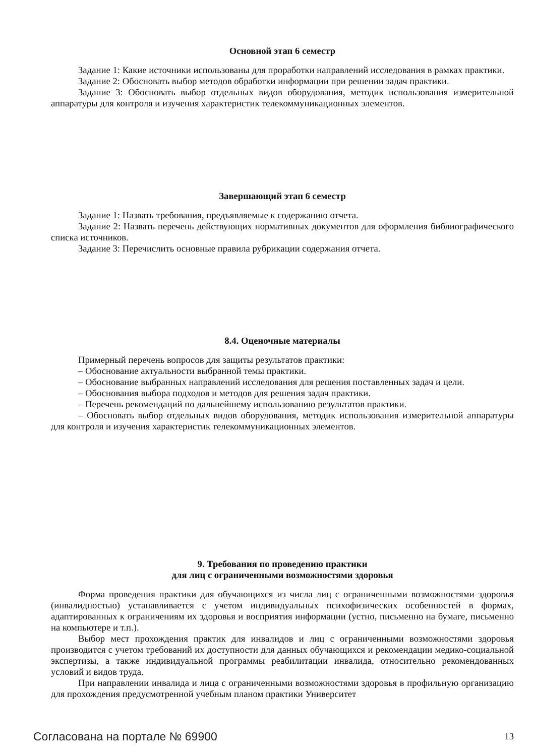Основной этап 6 семестр
Задание 1: Какие источники использованы для проработки направлений исследования в рамках практики.
Задание 2: Обосновать выбор методов обработки информации при решении задач практики.
Задание 3: Обосновать выбор отдельных видов оборудования, методик использования измерительной аппаратуры для контроля и изучения характеристик телекоммуникационных элементов.
Завершающий этап 6 семестр
Задание 1: Назвать требования, предъявляемые к содержанию отчета.
Задание 2: Назвать перечень действующих нормативных документов для оформления библиографического списка источников.
Задание 3: Перечислить основные правила рубрикации содержания отчета.
8.4. Оценочные материалы
Примерный перечень вопросов для защиты результатов практики:
– Обоснование актуальности выбранной темы практики.
– Обоснование выбранных направлений исследования для решения поставленных задач и цели.
– Обоснования выбора подходов и методов для решения задач практики.
– Перечень рекомендаций по дальнейшему использованию результатов практики.
– Обосновать выбор отдельных видов оборудования, методик использования измерительной аппаратуры для контроля и изучения характеристик телекоммуникационных элементов.
9. Требования по проведению практики
для лиц с ограниченными возможностями здоровья
Форма проведения практики для обучающихся из числа лиц с ограниченными возможностями здоровья (инвалидностью) устанавливается с учетом индивидуальных психофизических особенностей в формах, адаптированных к ограничениям их здоровья и восприятия информации (устно, письменно на бумаге, письменно на компьютере и т.п.).
Выбор мест прохождения практик для инвалидов и лиц с ограниченными возможностями здоровья производится с учетом требований их доступности для данных обучающихся и рекомендации медико-социальной экспертизы, а также индивидуальной программы реабилитации инвалида, относительно рекомендованных условий и видов труда.
При направлении инвалида и лица с ограниченными возможностями здоровья в профильную организацию для прохождения предусмотренной учебным планом практики Университет
Согласована на портале № 69900 13